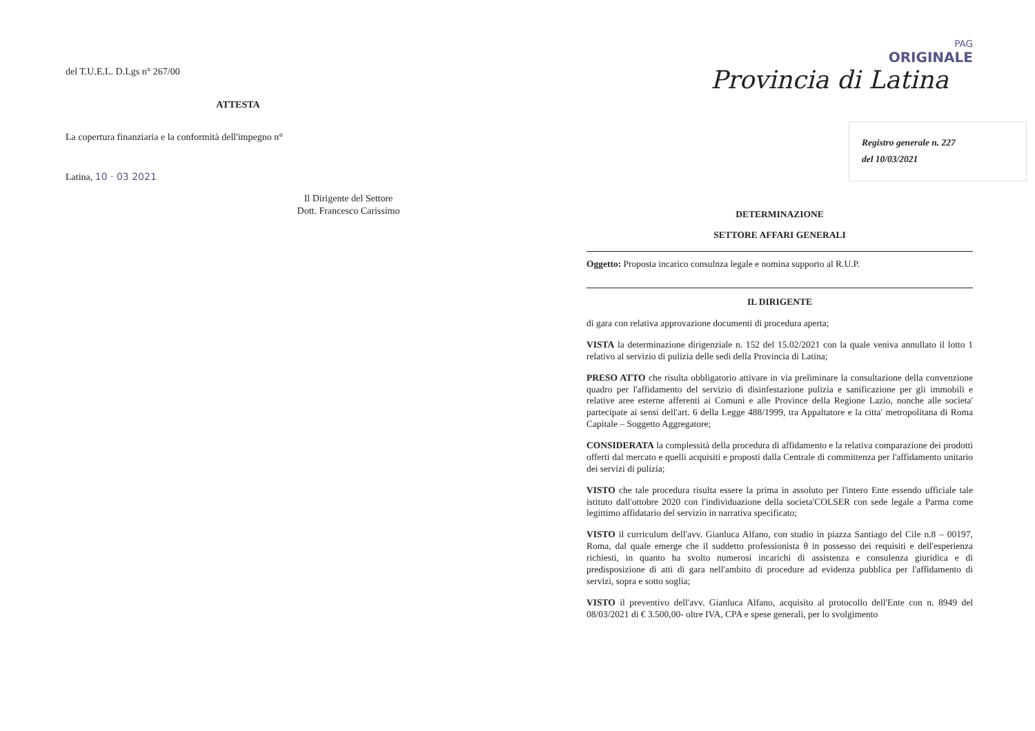del T.U.E.L. D.Lgs n° 267/00
ATTESTA
La copertura finanziaria e la conformità dell'impegno n°
Latina, 10 · 03 2021
Il Dirigente del Settore
Dott. Francesco Carissimo
PAG
ORIGINALE
Provincia di Latina
Registro generale n. 227
del 10/03/2021
DETERMINAZIONE
SETTORE AFFARI GENERALI
Oggetto: Proposta incarico consulnza legale e nomina supporto al R.U.P.
IL DIRIGENTE
di gara con relativa approvazione documenti di procedura aperta;
VISTA la determinazione dirigenziale n. 152 del 15.02/2021 con la quale veniva annullato il lotto 1 relativo al servizio di pulizia delle sedi della Provincia di Latina;
PRESO ATTO che risulta obbligatorio attivare in via preliminare la consultazione della convenzione quadro per l'affidamento del servizio di disinfestazione pulizia e sanificazione per gli immobili e relative aree esterne afferenti ai Comuni e alle Province della Regione Lazio, nonche alle societa' partecipate ai sensi dell'art. 6 della Legge 488/1999, tra Appaltatore e la citta' metropolitana di Roma Capitale – Soggetto Aggregatore;
CONSIDERATA la complessità della procedura di affidamento e la relativa comparazione dei prodotti offerti dal mercato e quelli acquisiti e proposti dalla Centrale di committenza per l'affidamento unitario dei servizi di pulizia;
VISTO che tale procedura risulta essere la prima in assoluto per l'intero Ente essendo ufficiale tale istituto dall'ottobre 2020 con l'individuazione della societa'COLSER con sede legale a Parma come legittimo affidatario del servizio in narrativa specificato;
VISTO il curriculum dell'avv. Gianluca Alfano, con studio in piazza Santiago del Cile n.8 – 00197, Roma, dal quale emerge che il suddetto professionista θ in possesso dei requisiti e dell'esperienza richiesti, in quanto ha svolto numerosi incarichi di assistenza e consulenza giuridica e di predisposizione di atti di gara nell'ambito di procedure ad evidenza pubblica per l'affidamento di servizi, sopra e sotto soglia;
VISTO il preventivo dell'avv. Gianluca Alfano, acquisito al protocollo dell'Ente con n. 8949 del 08/03/2021 di € 3.500,00- oltre IVA, CPA e spese generali, per lo svolgimento